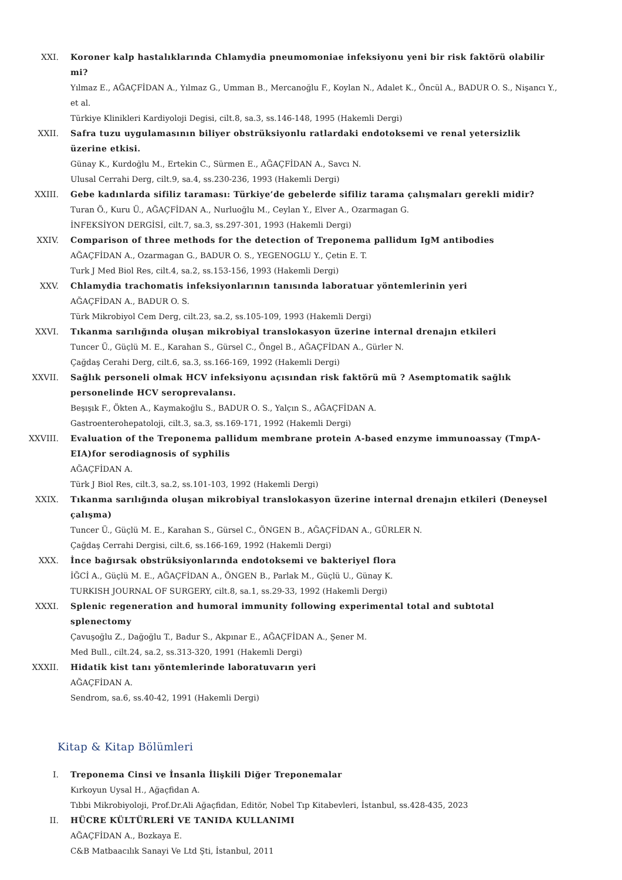XXI. Koroner kalp hastalıklarında Chlamydia pneumomoniae infeksiyonu yeni bir risk faktörü olabilir mi?
Yılmaz E., AĞAÇFİDAN A., Yılmaz G., Umman B., Mercanoğlu F., Koylan N., Adalet K., Öncül A., BADUR O. S., Nişancı Y., et al.
Türkiye Klinikleri Kardiyoloji Degisi, cilt.8, sa.3, ss.146-148, 1995 (Hakemli Dergi)
XXII. Safra tuzu uygulamasının biliyer obstrüksiyonlu ratlardaki endotoksemi ve renal yetersizlik üzerine etkisi.
Günay K., Kurdoğlu M., Ertekin C., Sürmen E., AĞAÇFİDAN A., Savcı N.
Ulusal Cerrahi Derg, cilt.9, sa.4, ss.230-236, 1993 (Hakemli Dergi)
XXIII. Gebe kadınlarda sifiliz taraması: Türkiye’de gebelerde sifiliz tarama çalışmaları gerekli midir?
Turan Ö., Kuru Ü., AĞAÇFİDAN A., Nurluoğlu M., Ceylan Y., Elver A., Ozarmagan G.
İNFEKSİYON DERGİSİ, cilt.7, sa.3, ss.297-301, 1993 (Hakemli Dergi)
XXIV. Comparison of three methods for the detection of Treponema pallidum IgM antibodies
AĞAÇFİDAN A., Ozarmagan G., BADUR O. S., YEGENOGLU Y., Çetin E. T.
Turk J Med Biol Res, cilt.4, sa.2, ss.153-156, 1993 (Hakemli Dergi)
XXV. Chlamydia trachomatis infeksiyonlarının tanısında laboratuar yöntemlerinin yeri
AĞAÇFİDAN A., BADUR O. S.
Türk Mikrobiyol Cem Derg, cilt.23, sa.2, ss.105-109, 1993 (Hakemli Dergi)
XXVI. Tıkanma sarılığında oluşan mikrobiyal translokasyon üzerine internal drenajın etkileri
Tuncer Ü., Güçlü M. E., Karahan S., Gürsel C., Öngel B., AĞAÇFİDAN A., Gürler N.
Çağdaş Cerahi Derg, cilt.6, sa.3, ss.166-169, 1992 (Hakemli Dergi)
XXVII. Sağlık personeli olmak HCV infeksiyonu açısından risk faktörü mü ? Asemptomatik sağlık personelinde HCV seroprevalansı.
Beşışık F., Ökten A., Kaymakoğlu S., BADUR O. S., Yalçın S., AĞAÇFİDAN A.
Gastroenterohepatoloji, cilt.3, sa.3, ss.169-171, 1992 (Hakemli Dergi)
XXVIII. Evaluation of the Treponema pallidum membrane protein A-based enzyme immunoassay (TmpA-EIA)for serodiagnosis of syphilis
AĞAÇFİDAN A.
Türk J Biol Res, cilt.3, sa.2, ss.101-103, 1992 (Hakemli Dergi)
XXIX. Tıkanma sarılığında oluşan mikrobiyal translokasyon üzerine internal drenajın etkileri (Deneysel çalışma)
Tuncer Ü., Güçlü M. E., Karahan S., Gürsel C., ÖNGEN B., AĞAÇFİDAN A., GÜRLER N.
Çağdaş Cerrahi Dergisi, cilt.6, ss.166-169, 1992 (Hakemli Dergi)
XXX. İnce bağırsak obstrüksiyonlarında endotoksemi ve bakteriyel flora
İĞCİ A., Güçlü M. E., AĞAÇFİDAN A., ÖNGEN B., Parlak M., Güçlü U., Günay K.
TURKISH JOURNAL OF SURGERY, cilt.8, sa.1, ss.29-33, 1992 (Hakemli Dergi)
XXXI. Splenic regeneration and humoral immunity following experimental total and subtotal splenectomy
Çavuşoğlu Z., Dağoğlu T., Badur S., Akpınar E., AĞAÇFİDAN A., Şener M.
Med Bull., cilt.24, sa.2, ss.313-320, 1991 (Hakemli Dergi)
XXXII. Hidatik kist tanı yöntemlerinde laboratuvarın yeri
AĞAÇFİDAN A.
Sendrom, sa.6, ss.40-42, 1991 (Hakemli Dergi)
Kitap & Kitap Bölümleri
I. Treponema Cinsi ve İnsanla İlişkili Diğer Treponemalar
Kırkoyun Uysal H., Ağaçfidan A.
Tıbbi Mikrobiyoloji, Prof.Dr.Ali Ağaçfidan, Editör, Nobel Tıp Kitabevleri, İstanbul, ss.428-435, 2023
II. HÜCRE KÜLTÜRLERİ VE TANIDA KULLANIMI
AĞAÇFİDAN A., Bozkaya E.
C&B Matbaacılık Sanayi Ve Ltd Şti, İstanbul, 2011